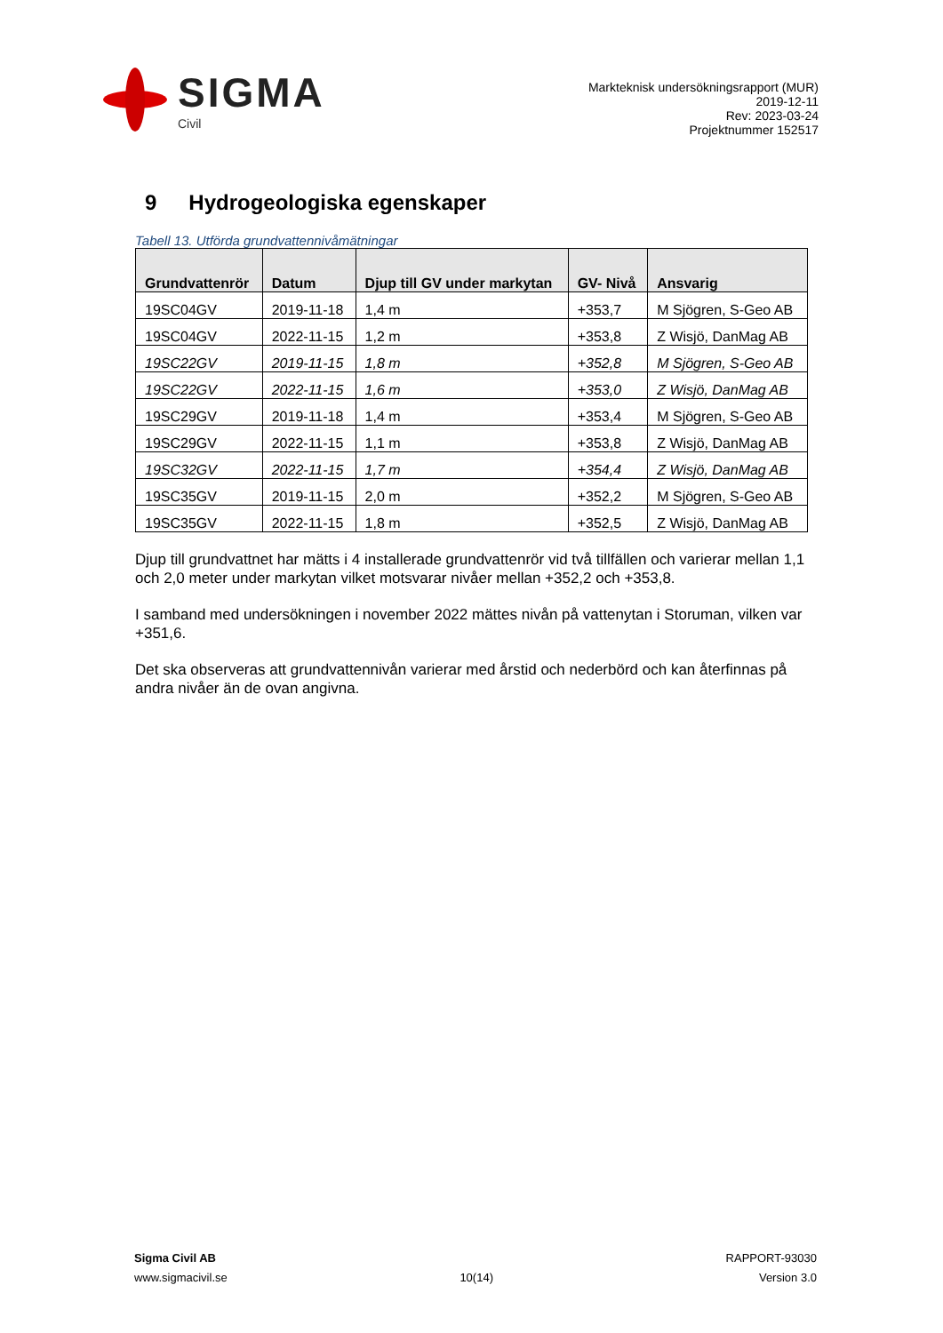SIGMA
Civil
Markteknisk undersökningsrapport (MUR)
2019-12-11
Rev: 2023-03-24
Projektnummer 152517
9 Hydrogeologiska egenskaper
Tabell 13. Utförda grundvattennivåmätningar
| Grundvattenrör | Datum | Djup till GV under markytan | GV- Nivå | Ansvarig |
| --- | --- | --- | --- | --- |
| 19SC04GV | 2019-11-18 | 1,4 m | +353,7 | M Sjögren, S-Geo AB |
| 19SC04GV | 2022-11-15 | 1,2 m | +353,8 | Z Wisjö, DanMag AB |
| 19SC22GV | 2019-11-15 | 1,8 m | +352,8 | M Sjögren, S-Geo AB |
| 19SC22GV | 2022-11-15 | 1,6 m | +353,0 | Z Wisjö, DanMag AB |
| 19SC29GV | 2019-11-18 | 1,4 m | +353,4 | M Sjögren, S-Geo AB |
| 19SC29GV | 2022-11-15 | 1,1 m | +353,8 | Z Wisjö, DanMag AB |
| 19SC32GV | 2022-11-15 | 1,7 m | +354,4 | Z Wisjö, DanMag AB |
| 19SC35GV | 2019-11-15 | 2,0 m | +352,2 | M Sjögren, S-Geo AB |
| 19SC35GV | 2022-11-15 | 1,8 m | +352,5 | Z Wisjö, DanMag AB |
Djup till grundvattnet har mätts i 4 installerade grundvattenrör vid två tillfällen och varierar mellan 1,1 och 2,0 meter under markytan vilket motsvarar nivåer mellan +352,2 och +353,8.
I samband med undersökningen i november 2022 mättes nivån på vattenytan i Storuman, vilken var +351,6.
Det ska observeras att grundvattennivån varierar med årstid och nederbörd och kan återfinnas på andra nivåer än de ovan angivna.
Sigma Civil AB
www.sigmacivil.se
10(14) RAPPORT-93030
Version 3.0